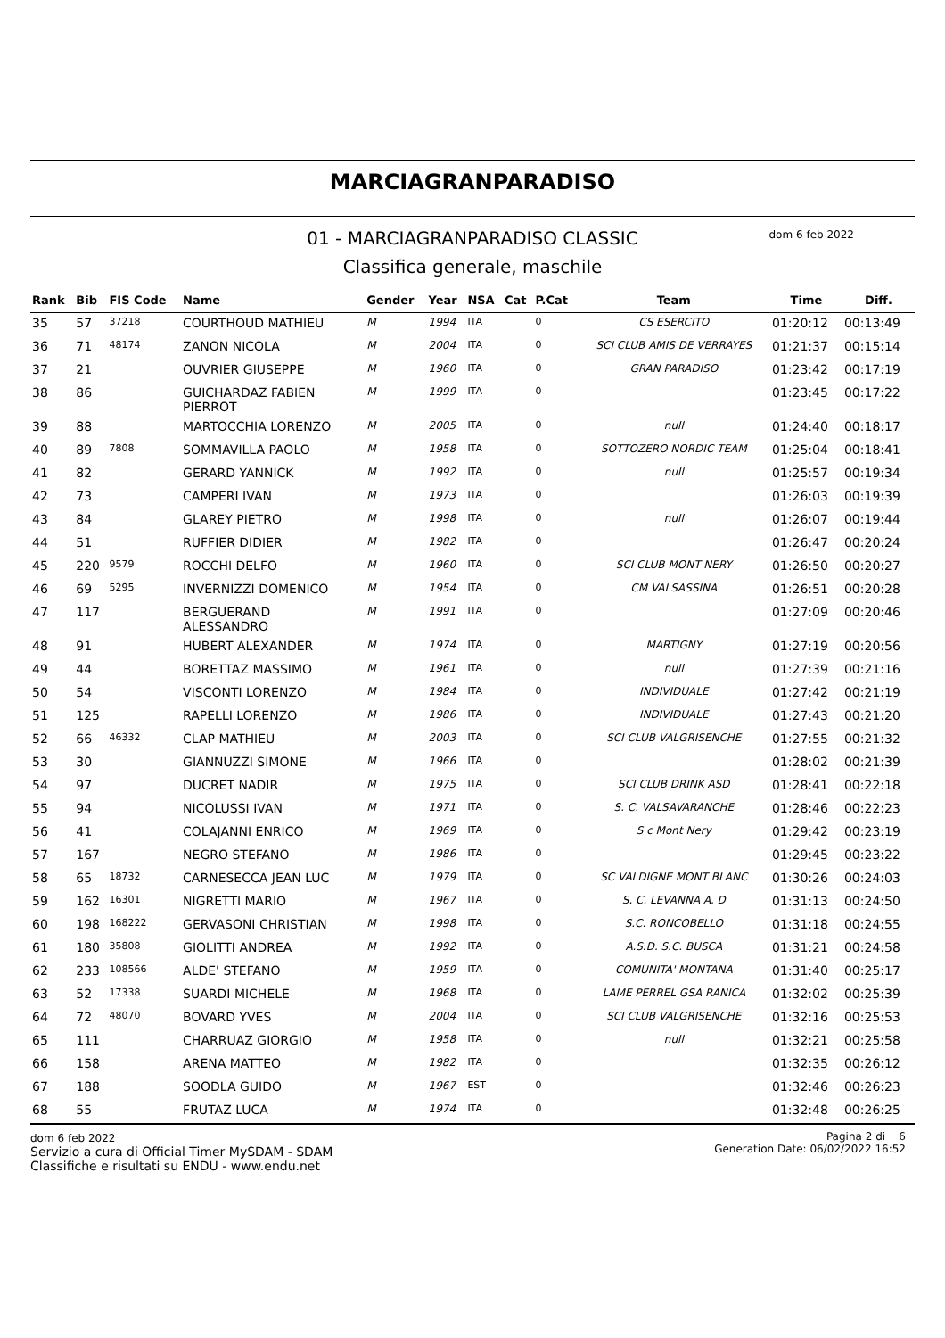MARCIAGRANPARADISO
01 - MARCIAGRANPARADISO CLASSIC dom 6 feb 2022
Classifica generale, maschile
| Rank | Bib | FIS Code | Name | Gender | Year | NSA | Cat | P.Cat | Team | Time | Diff. |
| --- | --- | --- | --- | --- | --- | --- | --- | --- | --- | --- | --- |
| 35 | 57 | 37218 | COURTHOUD MATHIEU | M | 1994 | ITA | | 0 | CS ESERCITO | 01:20:12 | 00:13:49 |
| 36 | 71 | 48174 | ZANON NICOLA | M | 2004 | ITA | | 0 | SCI CLUB AMIS DE VERRAYES | 01:21:37 | 00:15:14 |
| 37 | 21 | | OUVRIER GIUSEPPE | M | 1960 | ITA | | 0 | GRAN PARADISO | 01:23:42 | 00:17:19 |
| 38 | 86 | | GUICHARDAZ FABIEN PIERROT | M | 1999 | ITA | | 0 | | 01:23:45 | 00:17:22 |
| 39 | 88 | | MARTOCCHIA LORENZO | M | 2005 | ITA | | 0 | null | 01:24:40 | 00:18:17 |
| 40 | 89 | 7808 | SOMMAVILLA PAOLO | M | 1958 | ITA | | 0 | SOTTOZERO NORDIC TEAM | 01:25:04 | 00:18:41 |
| 41 | 82 | | GERARD YANNICK | M | 1992 | ITA | | 0 | null | 01:25:57 | 00:19:34 |
| 42 | 73 | | CAMPERI IVAN | M | 1973 | ITA | | 0 | | 01:26:03 | 00:19:39 |
| 43 | 84 | | GLAREY PIETRO | M | 1998 | ITA | | 0 | null | 01:26:07 | 00:19:44 |
| 44 | 51 | | RUFFIER DIDIER | M | 1982 | ITA | | 0 | | 01:26:47 | 00:20:24 |
| 45 | 220 | 9579 | ROCCHI DELFO | M | 1960 | ITA | | 0 | SCI CLUB MONT NERY | 01:26:50 | 00:20:27 |
| 46 | 69 | 5295 | INVERNIZZI DOMENICO | M | 1954 | ITA | | 0 | CM VALSASSINA | 01:26:51 | 00:20:28 |
| 47 | 117 | | BERGUERAND ALESSANDRO | M | 1991 | ITA | | 0 | | 01:27:09 | 00:20:46 |
| 48 | 91 | | HUBERT ALEXANDER | M | 1974 | ITA | | 0 | MARTIGNY | 01:27:19 | 00:20:56 |
| 49 | 44 | | BORETTAZ MASSIMO | M | 1961 | ITA | | 0 | null | 01:27:39 | 00:21:16 |
| 50 | 54 | | VISCONTI LORENZO | M | 1984 | ITA | | 0 | INDIVIDUALE | 01:27:42 | 00:21:19 |
| 51 | 125 | | RAPELLI LORENZO | M | 1986 | ITA | | 0 | INDIVIDUALE | 01:27:43 | 00:21:20 |
| 52 | 66 | 46332 | CLAP MATHIEU | M | 2003 | ITA | | 0 | SCI CLUB VALGRISENCHE | 01:27:55 | 00:21:32 |
| 53 | 30 | | GIANNUZZI SIMONE | M | 1966 | ITA | | 0 | | 01:28:02 | 00:21:39 |
| 54 | 97 | | DUCRET NADIR | M | 1975 | ITA | | 0 | SCI CLUB DRINK ASD | 01:28:41 | 00:22:18 |
| 55 | 94 | | NICOLUSSI IVAN | M | 1971 | ITA | | 0 | S. C. VALSAVARANCHE | 01:28:46 | 00:22:23 |
| 56 | 41 | | COLAJANNI ENRICO | M | 1969 | ITA | | 0 | S c Mont Nery | 01:29:42 | 00:23:19 |
| 57 | 167 | | NEGRO STEFANO | M | 1986 | ITA | | 0 | | 01:29:45 | 00:23:22 |
| 58 | 65 | 18732 | CARNESECCA JEAN LUC | M | 1979 | ITA | | 0 | SC VALDIGNE MONT BLANC | 01:30:26 | 00:24:03 |
| 59 | 162 | 16301 | NIGRETTI MARIO | M | 1967 | ITA | | 0 | S. C. LEVANNA A. D | 01:31:13 | 00:24:50 |
| 60 | 198 | 168222 | GERVASONI CHRISTIAN | M | 1998 | ITA | | 0 | S.C. RONCOBELLO | 01:31:18 | 00:24:55 |
| 61 | 180 | 35808 | GIOLITTI ANDREA | M | 1992 | ITA | | 0 | A.S.D. S.C. BUSCA | 01:31:21 | 00:24:58 |
| 62 | 233 | 108566 | ALDE' STEFANO | M | 1959 | ITA | | 0 | COMUNITA' MONTANA | 01:31:40 | 00:25:17 |
| 63 | 52 | 17338 | SUARDI MICHELE | M | 1968 | ITA | | 0 | LAME PERREL GSA RANICA | 01:32:02 | 00:25:39 |
| 64 | 72 | 48070 | BOVARD YVES | M | 2004 | ITA | | 0 | SCI CLUB VALGRISENCHE | 01:32:16 | 00:25:53 |
| 65 | 111 | | CHARRUAZ GIORGIO | M | 1958 | ITA | | 0 | null | 01:32:21 | 00:25:58 |
| 66 | 158 | | ARENA MATTEO | M | 1982 | ITA | | 0 | | 01:32:35 | 00:26:12 |
| 67 | 188 | | SOODLA GUIDO | M | 1967 | EST | | 0 | | 01:32:46 | 00:26:23 |
| 68 | 55 | | FRUTAZ LUCA | M | 1974 | ITA | | 0 | | 01:32:48 | 00:26:25 |
dom 6 feb 2022
Servizio a cura di Official Timer MySDAM - SDAM
Classifiche e risultati su ENDU - www.endu.net
Pagina 2 di 6
Generation Date: 06/02/2022 16:52